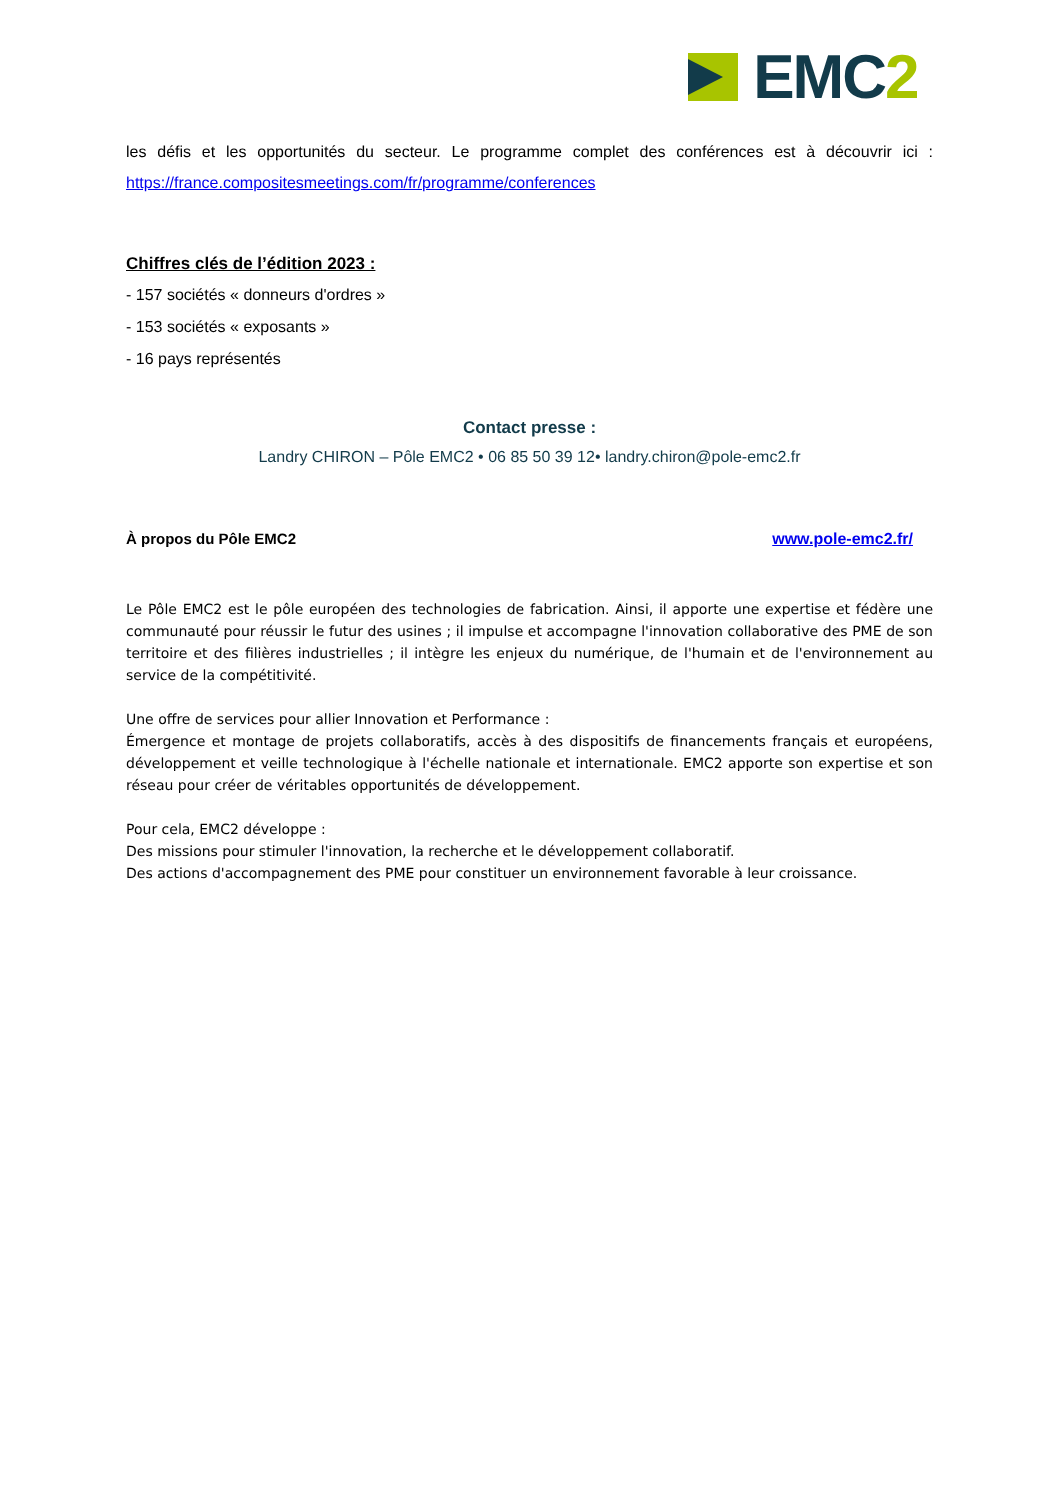EMC2
les défis et les opportunités du secteur. Le programme complet des conférences est à découvrir ici : https://france.compositesmeetings.com/fr/programme/conferences
Chiffres clés de l’édition 2023 :
- 157 sociétés « donneurs d'ordres »
- 153 sociétés « exposants »
- 16 pays représentés
Contact presse :
Landry CHIRON – Pôle EMC2 • 06 85 50 39 12• landry.chiron@pole-emc2.fr
À propos du Pôle EMC2 www.pole-emc2.fr/
Le Pôle EMC2 est le pôle européen des technologies de fabrication. Ainsi, il apporte une expertise et fédère une communauté pour réussir le futur des usines ; il impulse et accompagne l'innovation collaborative des PME de son territoire et des filières industrielles ; il intègre les enjeux du numérique, de l'humain et de l'environnement au service de la compétitivité.
Une offre de services pour allier Innovation et Performance :
Émergence et montage de projets collaboratifs, accès à des dispositifs de financements français et européens, développement et veille technologique à l'échelle nationale et internationale. EMC2 apporte son expertise et son réseau pour créer de véritables opportunités de développement.
Pour cela, EMC2 développe :
Des missions pour stimuler l'innovation, la recherche et le développement collaboratif.
Des actions d'accompagnement des PME pour constituer un environnement favorable à leur croissance.